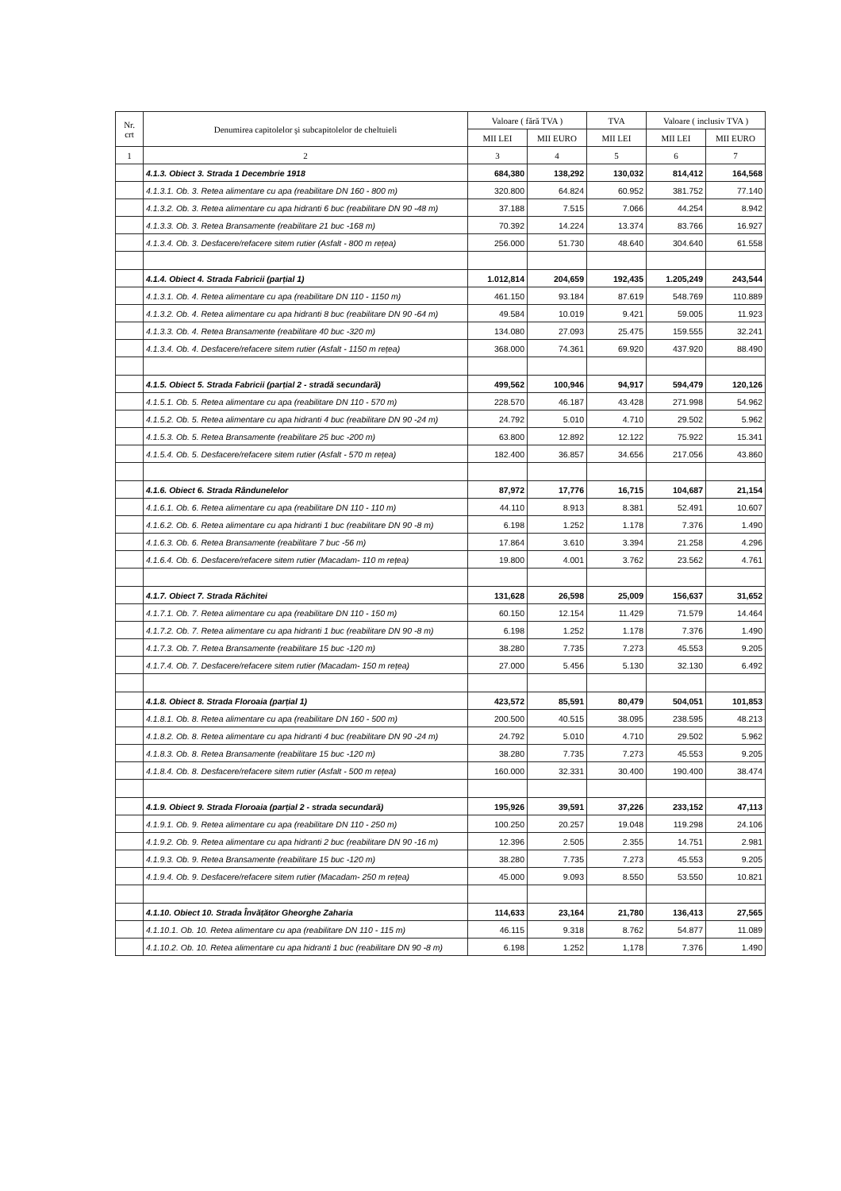| Nr. crt | Denumirea capitolelor şi subcapitolelor de cheltuieli | Valoare ( fără TVA ) | | TVA | Valoare ( inclusiv TVA ) | |
| --- | --- | --- | --- | --- | --- | --- |
| | | MII LEI | MII EURO | MII LEI | MII LEI | MII EURO |
| 1 | 2 | 3 | 4 | 5 | 6 | 7 |
| | 4.1.3. Obiect 3. Strada 1 Decembrie 1918 | 684,380 | 138,292 | 130,032 | 814,412 | 164,568 |
| | 4.1.3.1. Ob. 3. Retea alimentare cu apa (reabilitare DN 160 - 800 m) | 320.800 | 64.824 | 60.952 | 381.752 | 77.140 |
| | 4.1.3.2. Ob. 3. Retea alimentare cu apa hidranti 6 buc (reabilitare DN 90 -48 m) | 37.188 | 7.515 | 7.066 | 44.254 | 8.942 |
| | 4.1.3.3. Ob. 3. Retea Bransamente (reabilitare 21 buc -168 m) | 70.392 | 14.224 | 13.374 | 83.766 | 16.927 |
| | 4.1.3.4. Ob. 3. Desfacere/refacere sitem rutier (Asfalt - 800 m rețea) | 256.000 | 51.730 | 48.640 | 304.640 | 61.558 |
| | 4.1.4. Obiect 4. Strada Fabricii (parțial 1) | 1.012,814 | 204,659 | 192,435 | 1.205,249 | 243,544 |
| | 4.1.3.1. Ob. 4. Retea alimentare cu apa (reabilitare DN 110 - 1150 m) | 461.150 | 93.184 | 87.619 | 548.769 | 110.889 |
| | 4.1.3.2. Ob. 4. Retea alimentare cu apa hidranti 8 buc (reabilitare DN 90 -64 m) | 49.584 | 10.019 | 9.421 | 59.005 | 11.923 |
| | 4.1.3.3. Ob. 4. Retea Bransamente (reabilitare 40 buc -320 m) | 134.080 | 27.093 | 25.475 | 159.555 | 32.241 |
| | 4.1.3.4. Ob. 4. Desfacere/refacere sitem rutier (Asfalt - 1150 m rețea) | 368.000 | 74.361 | 69.920 | 437.920 | 88.490 |
| | 4.1.5. Obiect 5. Strada Fabricii (parțial 2 - stradă secundară) | 499,562 | 100,946 | 94,917 | 594,479 | 120,126 |
| | 4.1.5.1. Ob. 5. Retea alimentare cu apa (reabilitare DN 110 - 570 m) | 228.570 | 46.187 | 43.428 | 271.998 | 54.962 |
| | 4.1.5.2. Ob. 5. Retea alimentare cu apa hidranti 4 buc (reabilitare DN 90 -24 m) | 24.792 | 5.010 | 4.710 | 29.502 | 5.962 |
| | 4.1.5.3. Ob. 5. Retea Bransamente (reabilitare 25 buc -200 m) | 63.800 | 12.892 | 12.122 | 75.922 | 15.341 |
| | 4.1.5.4. Ob. 5. Desfacere/refacere sitem rutier (Asfalt - 570 m rețea) | 182.400 | 36.857 | 34.656 | 217.056 | 43.860 |
| | 4.1.6. Obiect 6. Strada Rândunelelor | 87,972 | 17,776 | 16,715 | 104,687 | 21,154 |
| | 4.1.6.1. Ob. 6. Retea alimentare cu apa (reabilitare DN 110 - 110 m) | 44.110 | 8.913 | 8.381 | 52.491 | 10.607 |
| | 4.1.6.2. Ob. 6. Retea alimentare cu apa hidranti 1 buc (reabilitare DN 90 -8 m) | 6.198 | 1.252 | 1.178 | 7.376 | 1.490 |
| | 4.1.6.3. Ob. 6. Retea Bransamente (reabilitare 7 buc -56 m) | 17.864 | 3.610 | 3.394 | 21.258 | 4.296 |
| | 4.1.6.4. Ob. 6. Desfacere/refacere sitem rutier (Macadam- 110 m rețea) | 19.800 | 4.001 | 3.762 | 23.562 | 4.761 |
| | 4.1.7. Obiect 7. Strada Răchitei | 131,628 | 26,598 | 25,009 | 156,637 | 31,652 |
| | 4.1.7.1. Ob. 7. Retea alimentare cu apa (reabilitare DN 110 - 150 m) | 60.150 | 12.154 | 11.429 | 71.579 | 14.464 |
| | 4.1.7.2. Ob. 7. Retea alimentare cu apa hidranti 1 buc (reabilitare DN 90 -8 m) | 6.198 | 1.252 | 1.178 | 7.376 | 1.490 |
| | 4.1.7.3. Ob. 7. Retea Bransamente (reabilitare 15 buc -120 m) | 38.280 | 7.735 | 7.273 | 45.553 | 9.205 |
| | 4.1.7.4. Ob. 7. Desfacere/refacere sitem rutier (Macadam- 150 m rețea) | 27.000 | 5.456 | 5.130 | 32.130 | 6.492 |
| | 4.1.8. Obiect 8. Strada Floroaia (parțial 1) | 423,572 | 85,591 | 80,479 | 504,051 | 101,853 |
| | 4.1.8.1. Ob. 8. Retea alimentare cu apa (reabilitare DN 160 - 500 m) | 200.500 | 40.515 | 38.095 | 238.595 | 48.213 |
| | 4.1.8.2. Ob. 8. Retea alimentare cu apa hidranti 4 buc (reabilitare DN 90 -24 m) | 24.792 | 5.010 | 4.710 | 29.502 | 5.962 |
| | 4.1.8.3. Ob. 8. Retea Bransamente (reabilitare 15 buc -120 m) | 38.280 | 7.735 | 7.273 | 45.553 | 9.205 |
| | 4.1.8.4. Ob. 8. Desfacere/refacere sitem rutier (Asfalt - 500 m rețea) | 160.000 | 32.331 | 30.400 | 190.400 | 38.474 |
| | 4.1.9. Obiect 9. Strada Floroaia (parțial 2 - strada secundară) | 195,926 | 39,591 | 37,226 | 233,152 | 47,113 |
| | 4.1.9.1. Ob. 9. Retea alimentare cu apa (reabilitare DN 110 - 250 m) | 100.250 | 20.257 | 19.048 | 119.298 | 24.106 |
| | 4.1.9.2. Ob. 9. Retea alimentare cu apa hidranti 2 buc (reabilitare DN 90 -16 m) | 12.396 | 2.505 | 2.355 | 14.751 | 2.981 |
| | 4.1.9.3. Ob. 9. Retea Bransamente (reabilitare 15 buc -120 m) | 38.280 | 7.735 | 7.273 | 45.553 | 9.205 |
| | 4.1.9.4. Ob. 9. Desfacere/refacere sitem rutier (Macadam- 250 m rețea) | 45.000 | 9.093 | 8.550 | 53.550 | 10.821 |
| | 4.1.10. Obiect 10. Strada Învățător Gheorghe Zaharia | 114,633 | 23,164 | 21,780 | 136,413 | 27,565 |
| | 4.1.10.1. Ob. 10. Retea alimentare cu apa (reabilitare DN 110 - 115 m) | 46.115 | 9.318 | 8.762 | 54.877 | 11.089 |
| | 4.1.10.2. Ob. 10. Retea alimentare cu apa hidranti 1 buc (reabilitare DN 90 -8 m) | 6.198 | 1.252 | 1,178 | 7.376 | 1.490 |